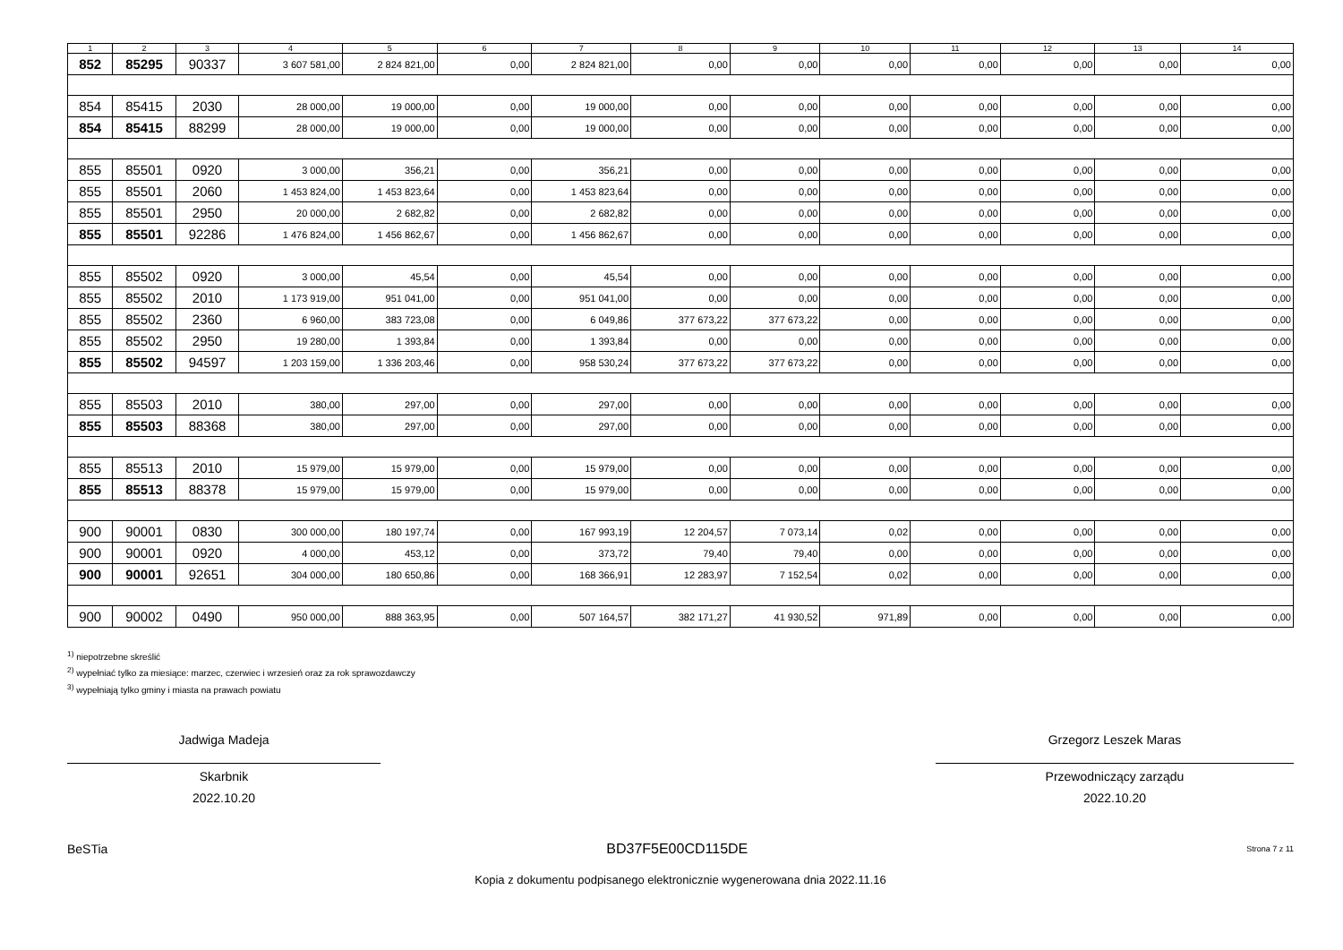| 1 | 2 | 3 | 4 | 5 | 6 | 7 | 8 | 9 | 10 | 11 | 12 | 13 | 14 |
| --- | --- | --- | --- | --- | --- | --- | --- | --- | --- | --- | --- | --- | --- |
| 852 | 85295 | 90337 | 3 607 581,00 | 2 824 821,00 | 0,00 | 2 824 821,00 | 0,00 | 0,00 | 0,00 | 0,00 | 0,00 | 0,00 | 0,00 |
| 854 | 85415 | 2030 | 28 000,00 | 19 000,00 | 0,00 | 19 000,00 | 0,00 | 0,00 | 0,00 | 0,00 | 0,00 | 0,00 | 0,00 |
| 854 | 85415 | 88299 | 28 000,00 | 19 000,00 | 0,00 | 19 000,00 | 0,00 | 0,00 | 0,00 | 0,00 | 0,00 | 0,00 | 0,00 |
| 855 | 85501 | 0920 | 3 000,00 | 356,21 | 0,00 | 356,21 | 0,00 | 0,00 | 0,00 | 0,00 | 0,00 | 0,00 | 0,00 |
| 855 | 85501 | 2060 | 1 453 824,00 | 1 453 823,64 | 0,00 | 1 453 823,64 | 0,00 | 0,00 | 0,00 | 0,00 | 0,00 | 0,00 | 0,00 |
| 855 | 85501 | 2950 | 20 000,00 | 2 682,82 | 0,00 | 2 682,82 | 0,00 | 0,00 | 0,00 | 0,00 | 0,00 | 0,00 | 0,00 |
| 855 | 85501 | 92286 | 1 476 824,00 | 1 456 862,67 | 0,00 | 1 456 862,67 | 0,00 | 0,00 | 0,00 | 0,00 | 0,00 | 0,00 | 0,00 |
| 855 | 85502 | 0920 | 3 000,00 | 45,54 | 0,00 | 45,54 | 0,00 | 0,00 | 0,00 | 0,00 | 0,00 | 0,00 | 0,00 |
| 855 | 85502 | 2010 | 1 173 919,00 | 951 041,00 | 0,00 | 951 041,00 | 0,00 | 0,00 | 0,00 | 0,00 | 0,00 | 0,00 | 0,00 |
| 855 | 85502 | 2360 | 6 960,00 | 383 723,08 | 0,00 | 6 049,86 | 377 673,22 | 377 673,22 | 0,00 | 0,00 | 0,00 | 0,00 | 0,00 |
| 855 | 85502 | 2950 | 19 280,00 | 1 393,84 | 0,00 | 1 393,84 | 0,00 | 0,00 | 0,00 | 0,00 | 0,00 | 0,00 | 0,00 |
| 855 | 85502 | 94597 | 1 203 159,00 | 1 336 203,46 | 0,00 | 958 530,24 | 377 673,22 | 377 673,22 | 0,00 | 0,00 | 0,00 | 0,00 | 0,00 |
| 855 | 85503 | 2010 | 380,00 | 297,00 | 0,00 | 297,00 | 0,00 | 0,00 | 0,00 | 0,00 | 0,00 | 0,00 | 0,00 |
| 855 | 85503 | 88368 | 380,00 | 297,00 | 0,00 | 297,00 | 0,00 | 0,00 | 0,00 | 0,00 | 0,00 | 0,00 | 0,00 |
| 855 | 85513 | 2010 | 15 979,00 | 15 979,00 | 0,00 | 15 979,00 | 0,00 | 0,00 | 0,00 | 0,00 | 0,00 | 0,00 | 0,00 |
| 855 | 85513 | 88378 | 15 979,00 | 15 979,00 | 0,00 | 15 979,00 | 0,00 | 0,00 | 0,00 | 0,00 | 0,00 | 0,00 | 0,00 |
| 900 | 90001 | 0830 | 300 000,00 | 180 197,74 | 0,00 | 167 993,19 | 12 204,57 | 7 073,14 | 0,02 | 0,00 | 0,00 | 0,00 | 0,00 |
| 900 | 90001 | 0920 | 4 000,00 | 453,12 | 0,00 | 373,72 | 79,40 | 79,40 | 0,00 | 0,00 | 0,00 | 0,00 | 0,00 |
| 900 | 90001 | 92651 | 304 000,00 | 180 650,86 | 0,00 | 168 366,91 | 12 283,97 | 7 152,54 | 0,02 | 0,00 | 0,00 | 0,00 | 0,00 |
| 900 | 90002 | 0490 | 950 000,00 | 888 363,95 | 0,00 | 507 164,57 | 382 171,27 | 41 930,52 | 971,89 | 0,00 | 0,00 | 0,00 | 0,00 |
<sup>1)</sup> niepotrzebne skreślić
<sup>2)</sup> wypełniać tylko za miesiące: marzec, czerwiec i wrzesień oraz za rok sprawozdawczy
<sup>3)</sup> wypełniają tylko gminy i miasta na prawach powiatu
Jadwiga Madeja
Skarbnik
2022.10.20
Grzegorz Leszek Maras
Przewodniczący zarządu
2022.10.20
BeSTia BD37F5E00CD115DE Strona 7 z 11
Kopia z dokumentu podpisanego elektronicznie wygenerowana dnia 2022.11.16